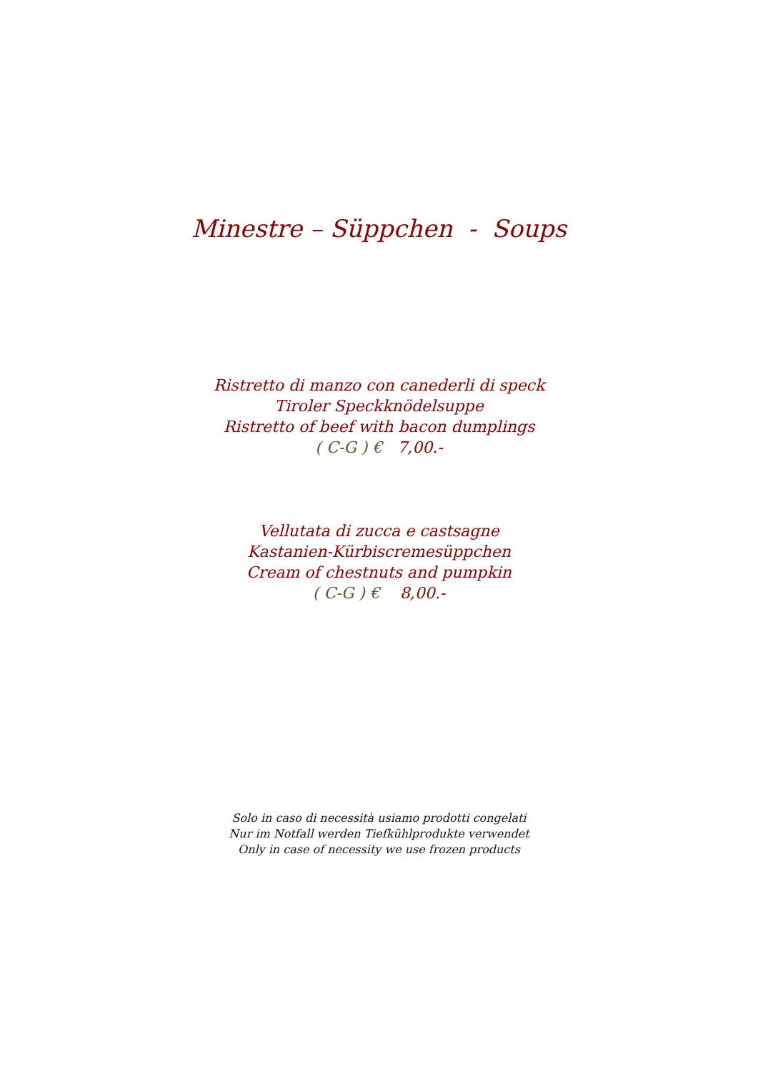Minestre – Süppchen - Soups
Ristretto di manzo con canederli di speck
Tiroler Speckknödelsuppe
Ristretto of beef with bacon dumplings
( C-G ) € 7,00.-
Vellutata di zucca e castsagne
Kastanien-Kürbiscremesüppchen
Cream of chestnuts and pumpkin
( C-G ) € 8,00.-
Solo in caso di necessità usiamo prodotti congelati
Nur im Notfall werden Tiefkühlprodukte verwendet
Only in case of necessity we use frozen products